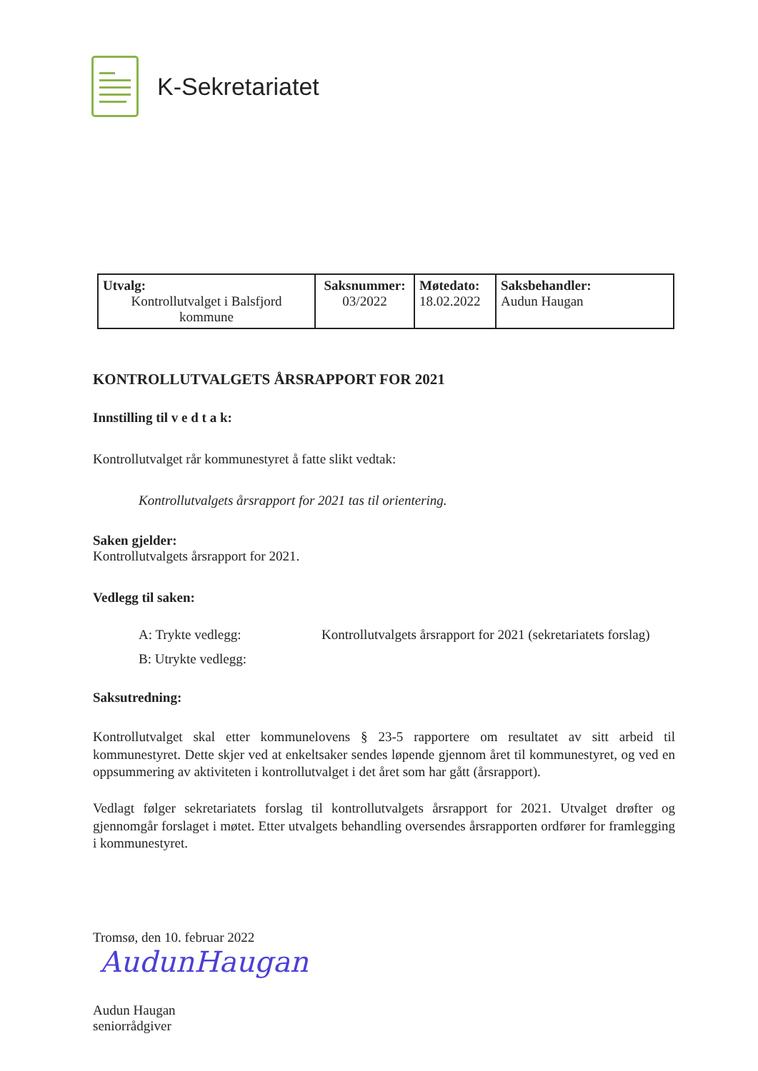K-Sekretariatet
| Utvalg: Kontrollutvalget i Balsfjord kommune | Saksnummer: 03/2022 | Møtedato: 18.02.2022 | Saksbehandler: Audun Haugan |
KONTROLLUTVALGETS ÅRSRAPPORT FOR 2021
Innstilling til v e d t a k:
Kontrollutvalget rår kommunestyret å fatte slikt vedtak:
Kontrollutvalgets årsrapport for 2021 tas til orientering.
Saken gjelder:
Kontrollutvalgets årsrapport for 2021.
Vedlegg til saken:
A: Trykte vedlegg: Kontrollutvalgets årsrapport for 2021 (sekretariatets forslag)
B: Utrykte vedlegg:
Saksutredning:
Kontrollutvalget skal etter kommunelovens § 23-5 rapportere om resultatet av sitt arbeid til kommunestyret. Dette skjer ved at enkeltsaker sendes løpende gjennom året til kommunestyret, og ved en oppsummering av aktiviteten i kontrollutvalget i det året som har gått (årsrapport).
Vedlagt følger sekretariatets forslag til kontrollutvalgets årsrapport for 2021. Utvalget drøfter og gjennomgår forslaget i møtet. Etter utvalgets behandling oversendes årsrapporten ordfører for framlegging i kommunestyret.
Tromsø, den 10. februar 2022
AudunHaugan
Audun Haugan
seniorrådgiver